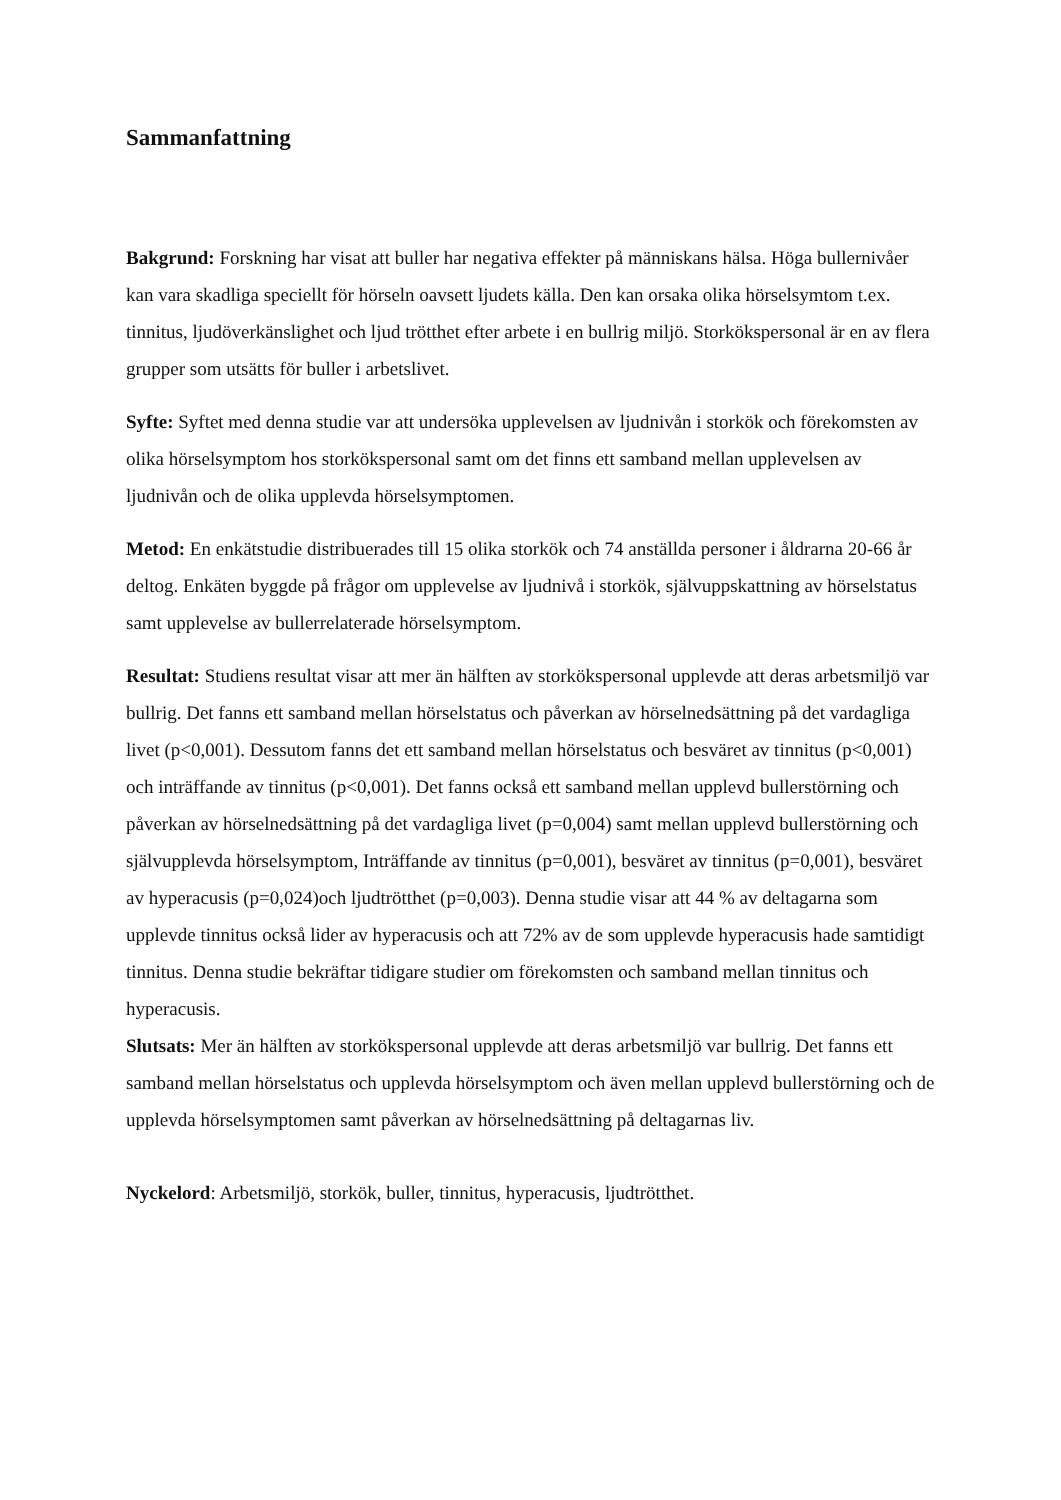Sammanfattning
Bakgrund: Forskning har visat att buller har negativa effekter på människans hälsa. Höga bullernivåer kan vara skadliga speciellt för hörseln oavsett ljudets källa. Den kan orsaka olika hörselsymtom t.ex. tinnitus, ljudöverkänslighet och ljud trötthet efter arbete i en bullrig miljö. Storkökspersonal är en av flera grupper som utsätts för buller i arbetslivet.
Syfte: Syftet med denna studie var att undersöka upplevelsen av ljudnivån i storkök och förekomsten av olika hörselsymptom hos storkökspersonal samt om det finns ett samband mellan upplevelsen av ljudnivån och de olika upplevda hörselsymptomen.
Metod: En enkätstudie distribuerades till 15 olika storkök och 74 anställda personer i åldrarna 20-66 år deltog. Enkäten byggde på frågor om upplevelse av ljudnivå i storkök, självuppskattning av hörselstatus samt upplevelse av bullerrelaterade hörselsymptom.
Resultat: Studiens resultat visar att mer än hälften av storkökspersonal upplevde att deras arbetsmiljö var bullrig. Det fanns ett samband mellan hörselstatus och påverkan av hörselnedsättning på det vardagliga livet (p<0,001). Dessutom fanns det ett samband mellan hörselstatus och besväret av tinnitus (p<0,001) och inträffande av tinnitus (p<0,001). Det fanns också ett samband mellan upplevd bullerstörning och påverkan av hörselnedsättning på det vardagliga livet (p=0,004) samt mellan upplevd bullerstörning och självupplevda hörselsymptom, Inträffande av tinnitus (p=0,001), besväret av tinnitus (p=0,001), besväret av hyperacusis (p=0,024)och ljudtrötthet (p=0,003). Denna studie visar att 44 % av deltagarna som upplevde tinnitus också lider av hyperacusis och att 72% av de som upplevde hyperacusis hade samtidigt tinnitus. Denna studie bekräftar tidigare studier om förekomsten och samband mellan tinnitus och hyperacusis.
Slutsats: Mer än hälften av storkökspersonal upplevde att deras arbetsmiljö var bullrig. Det fanns ett samband mellan hörselstatus och upplevda hörselsymptom och även mellan upplevd bullerstörning och de upplevda hörselsymptomen samt påverkan av hörselnedsättning på deltagarnas liv.
Nyckelord: Arbetsmiljö, storkök, buller, tinnitus, hyperacusis, ljudtrötthet.